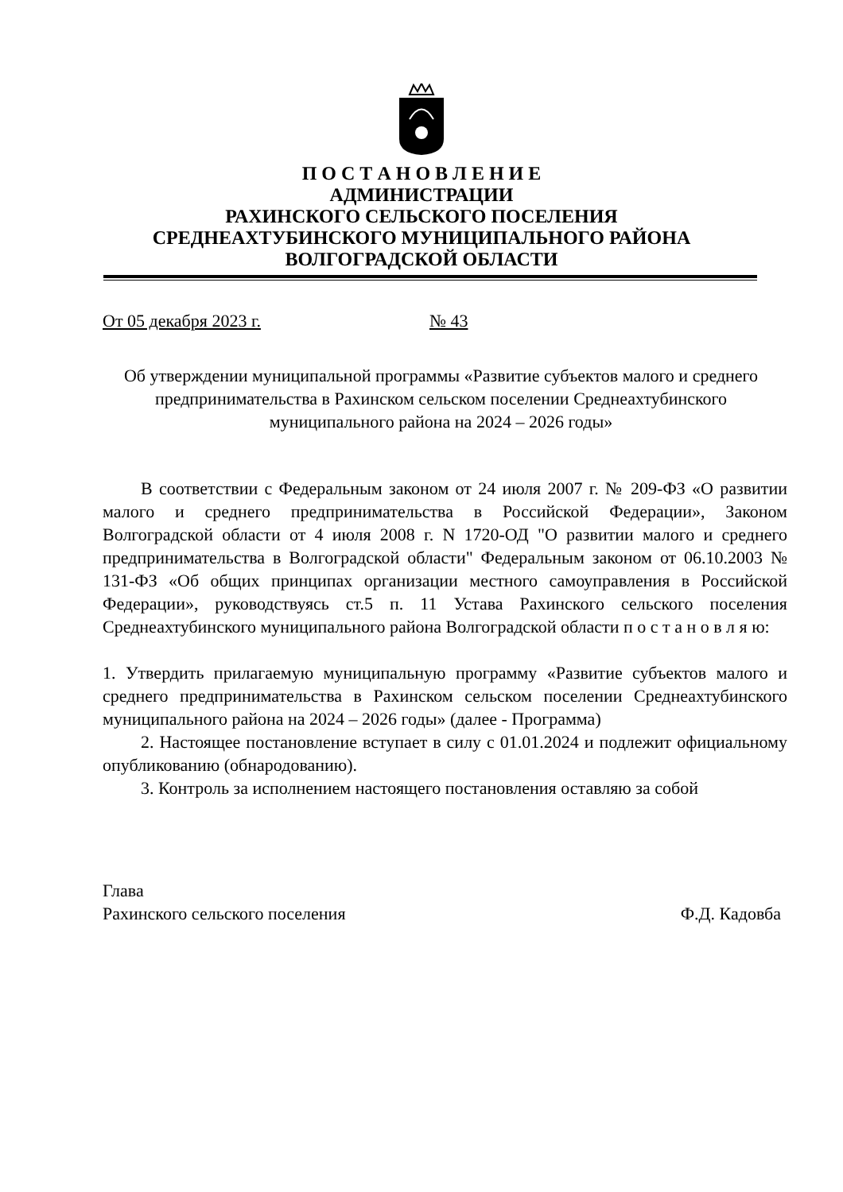П О С Т А Н О В Л Е Н И Е
АДМИНИСТРАЦИИ
РАХИНСКОГО СЕЛЬСКОГО ПОСЕЛЕНИЯ
СРЕДНЕАХТУБИНСКОГО МУНИЦИПАЛЬНОГО РАЙОНА
ВОЛГОГРАДСКОЙ ОБЛАСТИ
От 05 декабря 2023 г. № 43
Об утверждении муниципальной программы «Развитие субъектов малого и среднего предпринимательства в Рахинском сельском поселении Среднеахтубинского муниципального района на 2024 – 2026 годы»
В соответствии с Федеральным законом от 24 июля 2007 г. № 209-ФЗ «О развитии малого и среднего предпринимательства в Российской Федерации», Законом Волгоградской области от 4 июля 2008 г. N 1720-ОД "О развитии малого и среднего предпринимательства в Волгоградской области" Федеральным законом от 06.10.2003 № 131-ФЗ «Об общих принципах организации местного самоуправления в Российской Федерации», руководствуясь ст.5 п. 11 Устава Рахинского сельского поселения Среднеахтубинского муниципального района Волгоградской области п о с т а н о в л я ю:
1. Утвердить прилагаемую муниципальную программу «Развитие субъектов малого и среднего предпринимательства в Рахинском сельском поселении Среднеахтубинского муниципального района на 2024 – 2026 годы» (далее - Программа)
2. Настоящее постановление вступает в силу с 01.01.2024 и подлежит официальному опубликованию (обнародованию).
3. Контроль за исполнением настоящего постановления оставляю за собой
Глава
Рахинского сельского поселения Ф.Д. Кадовба